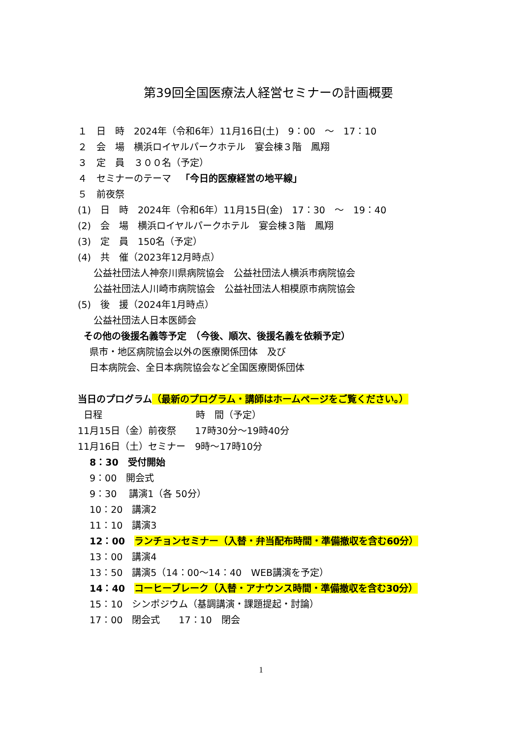第39回全国医療法人経営セミナーの計画概要
１　日　時　2024年（令和6年）11月16日(土)　9：00　～　17：10
２　会　場　横浜ロイヤルパークホテル　宴会棟３階　鳳翔
３　定　員　３００名（予定）
４　セミナーのテーマ　「今日的医療経営の地平線」
５　前夜祭
(1)　日　時　2024年（令和6年）11月15日(金)　17：30　～　19：40
(2)　会　場　横浜ロイヤルパークホテル　宴会棟３階　鳳翔
(3)　定　員　150名（予定）
(4)　共　催（2023年12月時点）
公益社団法人神奈川県病院協会　公益社団法人横浜市病院協会
公益社団法人川崎市病院協会　公益社団法人相模原市病院協会
(5)　後　援（2024年1月時点）
公益社団法人日本医師会
その他の後援名義等予定　（今後、順次、後援名義を依頼予定）
県市・地区病院協会以外の医療関係団体　及び
日本病院会、全日本病院協会など全国医療関係団体
当日のプログラム（最新のプログラム・講師はホームページをご覧ください。）
日程　　　　　　　　　　時　間（予定）
11月15日（金）前夜祭　　17時30分～19時40分
11月16日（土）セミナー　9時～17時10分
8：30　受付開始
9：00　開会式
9：30　 講演1（各 50分）
10：20　講演2
11：10　講演3
12：00　ランチョンセミナー（入替・弁当配布時間・準備撤収を含む60分）
13：00　講演4
13：50　講演5（14：00～14：40　WEB講演を予定）
14：40　コーヒーブレーク（入替・アナウンス時間・準備撤収を含む30分）
15：10　シンポジウム（基調講演・課題提起・討論）
17：00　閉会式　　17：10　閉会
1